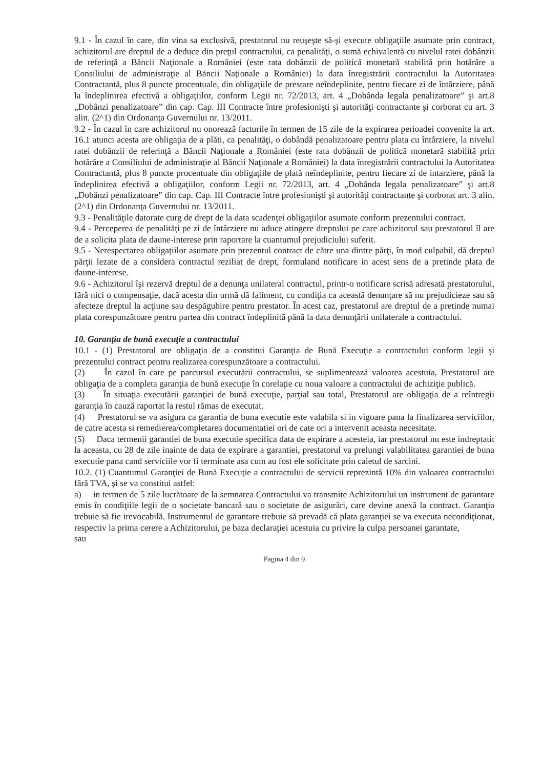9.1 - În cazul în care, din vina sa exclusivă, prestatorul nu reuşeşte să-şi execute obligaţiile asumate prin contract, achizitorul are dreptul de a deduce din preţul contractului, ca penalităţi, o sumă echivalentă cu nivelul ratei dobânzii de referinţă a Băncii Naţionale a României (este rata dobânzii de politică monetară stabilită prin hotărâre a Consiliului de administraţie al Băncii Naţionale a României) la data înregistrării contractului la Autoritatea Contractantă, plus 8 puncte procentuale, din obligaţiile de prestare neîndeplinite, pentru fiecare zi de întârziere, până la îndeplinirea efectivă a obligaţiilor, conform Legii nr. 72/2013, art. 4 „Dobânda legala penalizatoare” şi art.8 „Dobânzi penalizatoare” din cap. Cap. III Contracte între profesionişti şi autorităţi contractante şi corborat cu art. 3 alin. (2^1) din Ordonanţa Guvernului nr. 13/2011.
9.2 - În cazul în care achizitorul nu onorează facturile în termen de 15 zile de la expirarea perioadei convenite la art. 16.1 atunci acesta are obligaţia de a plăti, ca penalităţi, o dobândă penalizatoare pentru plata cu întârziere, la nivelul ratei dobânzii de referinţă a Băncii Naţionale a României (este rata dobânzii de politică monetară stabilită prin hotărâre a Consiliului de administraţie al Băncii Naţionale a României) la data înregistrării contractului la Autoritatea Contractantă, plus 8 puncte procentuale din obligaţiile de plată neîndeplinite, pentru fiecare zi de intarziere, până la îndeplinirea efectivă a obligaţiilor, conform Legii nr. 72/2013, art. 4 „Dobânda legala penalizatoare” şi art.8 „Dobânzi penalizatoare” din cap. Cap. III Contracte între profesionişti şi autorităţi contractante şi corborat art. 3 alin. (2^1) din Ordonanţa Guvernului nr. 13/2011.
9.3 - Penalităţile datorate curg de drept de la data scadenţei obligaţiilor asumate conform prezentului contract.
9.4 - Perceperea de penalităţi pe zi de întârziere nu aduce atingere dreptului pe care achizitorul sau prestatorul îl are de a solicita plata de daune-interese prin raportare la cuantumul prejudiciului suferit.
9.5 - Nerespectarea obligaţiilor asumate prin prezentul contract de către una dintre părţi, în mod culpabil, dă dreptul părţii lezate de a considera contractul reziliat de drept, formuland notificare in acest sens de a pretinde plata de daune-interese.
9.6 - Achizitorul îşi rezervă dreptul de a denunţa unilateral contractul, printr-o notificare scrisă adresată prestatorului, fără nici o compensaţie, dacă acesta din urmă dă faliment, cu condiţia ca această denunţare să nu prejudicieze sau să afecteze dreptul la acţiune sau despăgubire pentru prestator. În acest caz, prestatorul are dreptul de a pretinde numai plata corespunzătoare pentru partea din contract îndeplinită până la data denunţării unilaterale a contractului.
10. Garanţia de bună execuţie a contractului
10.1 - (1) Prestatorul are obligaţia de a constitui Garanţia de Bună Execuţie a contractului conform legii şi prezentului contract pentru realizarea corespunzătoare a contractului.
(2) În cazul în care pe parcursul executării contractului, se suplimentează valoarea acestuia, Prestatorul are obligaţia de a completa garanţia de bună execuţie în corelaţie cu noua valoare a contractului de achiziţie publică.
(3) În situaţia executării garanţiei de bună execuţie, parţial sau total, Prestatorul are obligaţia de a reîntregii garanţia în cauză raportat la restul rămas de executat.
(4) Prestatorul se va asigura ca garantia de buna executie este valabila si in vigoare pana la finalizarea serviciilor, de catre acesta si remedierea/completarea documentatiei ori de cate ori a intervenit aceasta necesitate.
(5) Daca termenii garantiei de buna executie specifica data de expirare a acesteia, iar prestatorul nu este indreptatit la aceasta, cu 28 de zile inainte de data de expirare a garantiei, prestatorul va prelungi valabilitatea garantiei de buna executie pana cand serviciile vor fi terminate asa cum au fost ele solicitate prin caietul de sarcini.
10.2. (1) Cuantumul Garanţiei de Bună Execuţie a contractului de servicii reprezintă 10% din valoarea contractului fără TVA, şi se va constitui astfel:
a) in termen de 5 zile lucrătoare de la semnarea Contractului va transmite Achizitorului un instrument de garantare emis în condiţiile legii de o societate bancară sau o societate de asigurări, care devine anexă la contract. Garanţia trebuie să fie irevocabilă. Instrumentul de garantare trebuie să prevadă că plata garanţiei se va executa necondiţionat, respectiv la prima cerere a Achizitorului, pe baza declaraţiei acestuia cu privire la culpa persoanei garantate,
sau
Pagina 4 din 9